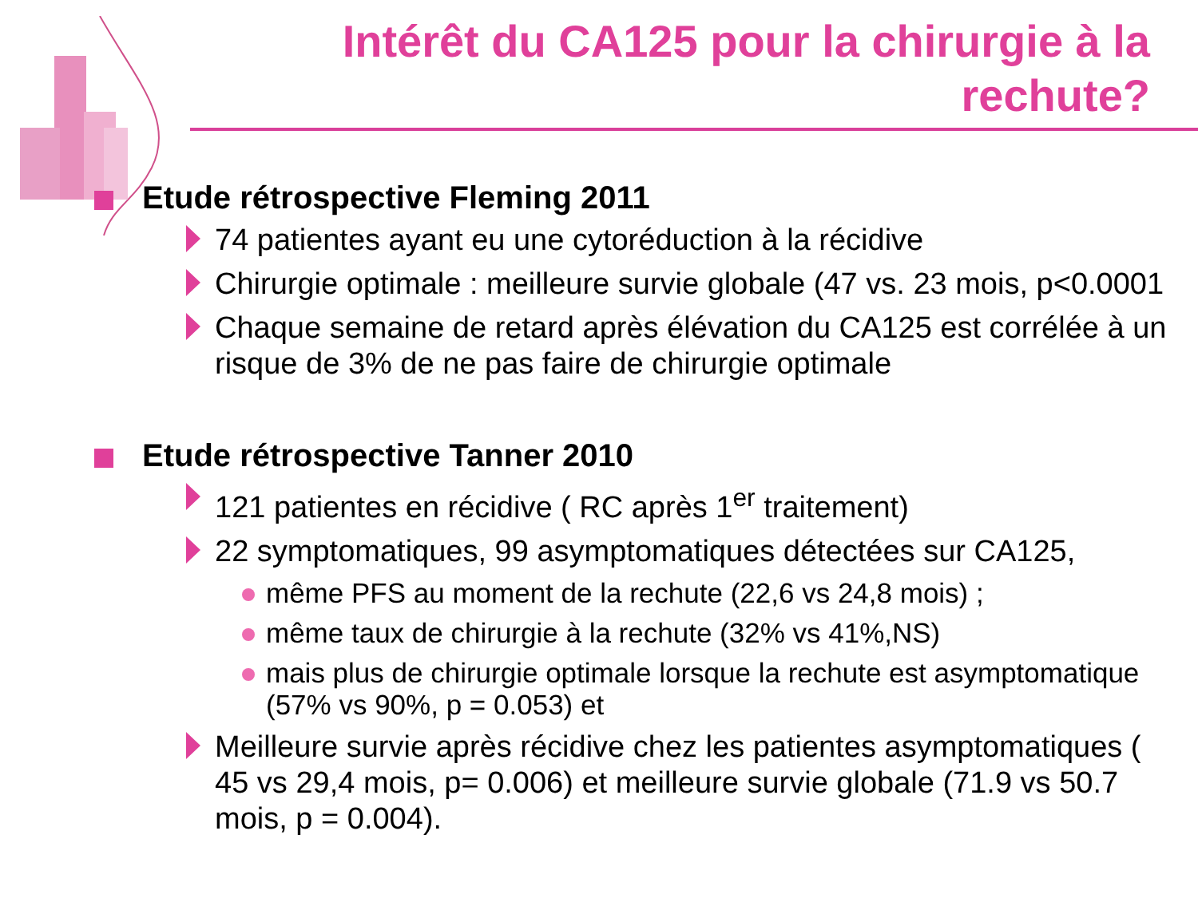Intérêt du CA125 pour la chirurgie à la rechute?
Etude rétrospective Fleming 2011
74 patientes ayant eu une cytoréduction à la récidive
Chirurgie optimale : meilleure survie globale (47 vs. 23 mois, p<0.0001
Chaque semaine de retard après élévation du CA125 est corrélée à un risque de 3% de ne pas faire de chirurgie optimale
Etude rétrospective Tanner 2010
121 patientes en récidive ( RC après 1<sup>er</sup> traitement)
22 symptomatiques, 99 asymptomatiques détectées sur CA125,
même PFS au moment de la rechute (22,6 vs 24,8 mois) ;
même taux de chirurgie à la rechute (32% vs 41%,NS)
mais plus de chirurgie optimale lorsque la rechute est asymptomatique (57% vs 90%, p = 0.053) et
Meilleure survie après récidive chez les patientes asymptomatiques ( 45 vs 29,4 mois, p= 0.006) et meilleure survie globale (71.9 vs 50.7 mois, p = 0.004).